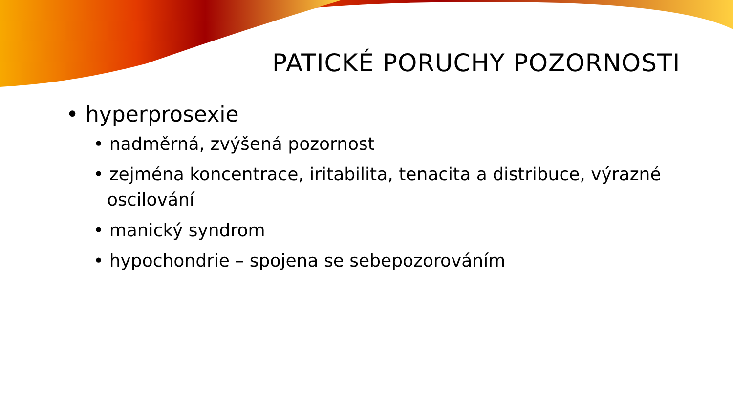PATICKÉ PORUCHY POZORNOSTI
• hyperprosexie
• nadměrná, zvýšená pozornost
• zejména koncentrace, iritabilita, tenacita a distribuce, výrazné oscilování
• manický syndrom
• hypochondrie – spojena se sebepozorováním